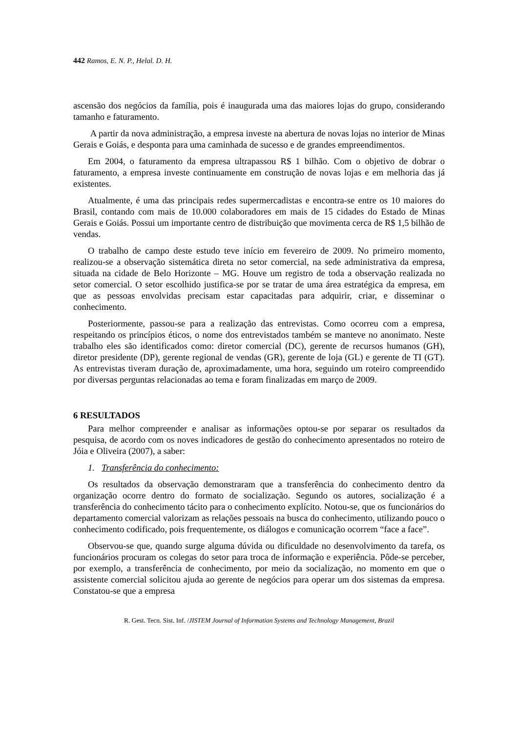442 Ramos, E. N. P., Helal. D. H.
ascensão dos negócios da família, pois é inaugurada uma das maiores lojas do grupo, considerando tamanho e faturamento.
A partir da nova administração, a empresa investe na abertura de novas lojas no interior de Minas Gerais e Goiás, e desponta para uma caminhada de sucesso e de grandes empreendimentos.
Em 2004, o faturamento da empresa ultrapassou R$ 1 bilhão. Com o objetivo de dobrar o faturamento, a empresa investe continuamente em construção de novas lojas e em melhoria das já existentes.
Atualmente, é uma das principais redes supermercadistas e encontra-se entre os 10 maiores do Brasil, contando com mais de 10.000 colaboradores em mais de 15 cidades do Estado de Minas Gerais e Goiás. Possui um importante centro de distribuição que movimenta cerca de R$ 1,5 bilhão de vendas.
O trabalho de campo deste estudo teve início em fevereiro de 2009. No primeiro momento, realizou-se a observação sistemática direta no setor comercial, na sede administrativa da empresa, situada na cidade de Belo Horizonte – MG. Houve um registro de toda a observação realizada no setor comercial. O setor escolhido justifica-se por se tratar de uma área estratégica da empresa, em que as pessoas envolvidas precisam estar capacitadas para adquirir, criar, e disseminar o conhecimento.
Posteriormente, passou-se para a realização das entrevistas. Como ocorreu com a empresa, respeitando os princípios éticos, o nome dos entrevistados também se manteve no anonimato. Neste trabalho eles são identificados como: diretor comercial (DC), gerente de recursos humanos (GH), diretor presidente (DP), gerente regional de vendas (GR), gerente de loja (GL) e gerente de TI (GT). As entrevistas tiveram duração de, aproximadamente, uma hora, seguindo um roteiro compreendido por diversas perguntas relacionadas ao tema e foram finalizadas em março de 2009.
6 RESULTADOS
Para melhor compreender e analisar as informações optou-se por separar os resultados da pesquisa, de acordo com os noves indicadores de gestão do conhecimento apresentados no roteiro de Jóia e Oliveira (2007), a saber:
1. Transferência do conhecimento:
Os resultados da observação demonstraram que a transferência do conhecimento dentro da organização ocorre dentro do formato de socialização. Segundo os autores, socialização é a transferência do conhecimento tácito para o conhecimento explícito. Notou-se, que os funcionários do departamento comercial valorizam as relações pessoais na busca do conhecimento, utilizando pouco o conhecimento codificado, pois frequentemente, os diálogos e comunicação ocorrem “face a face”.
Observou-se que, quando surge alguma dúvida ou dificuldade no desenvolvimento da tarefa, os funcionários procuram os colegas do setor para troca de informação e experiência. Pôde-se perceber, por exemplo, a transferência de conhecimento, por meio da socialização, no momento em que o assistente comercial solicitou ajuda ao gerente de negócios para operar um dos sistemas da empresa. Constatou-se que a empresa
R. Gest. Tecn. Sist. Inf. /JISTEM Journal of Information Systems and Technology Management, Brazil